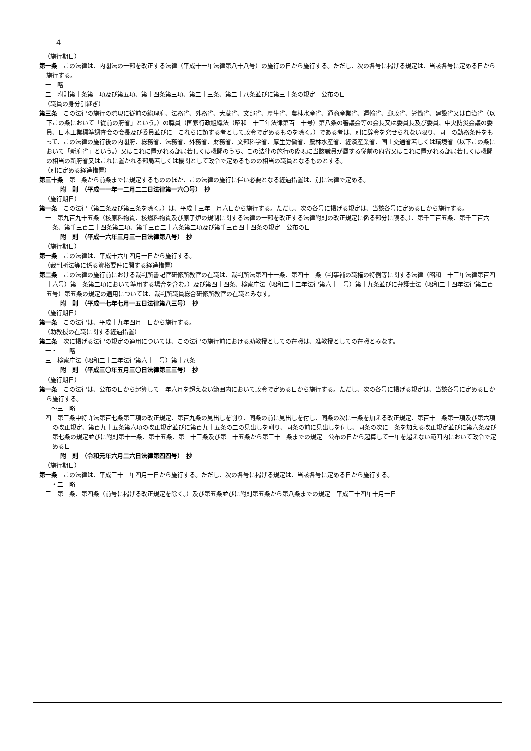4
（施行期日）
第一条　この法律は、内閣法の一部を改正する法律（平成十一年法律第八十八号）の施行の日から施行する。ただし、次の各号に掲げる規定は、当該各号に定める日から施行する。
一　略
二　附則第十条第一項及び第五項、第十四条第三項、第二十三条、第二十八条並びに第三十条の規定　公布の日
（職員の身分引継ぎ）
第三条　この法律の施行の際現に従前の総理府、法務省、外務省、大蔵省、文部省、厚生省、農林水産省、通商産業省、運輸省、郵政省、労働省、建設省又は自治省（以下この条において「従前の府省」という。）の職員（国家行政組織法（昭和二十三年法律第百二十号）第八条の審議会等の会長又は委員長及び委員、中央防災会議の委員、日本工業標準調査会の会長及び委員並びに　これらに類する者として政令で定めるものを除く。）である者は、別に辞令を発せられない限り、同一の勤務条件をもって、この法律の施行後の内閣府、総務省、法務省、外務省、財務省、文部科学省、厚生労働省、農林水産省、経済産業省、国土交通省若しくは環境省（以下この条において「新府省」という。）又はこれに置かれる部局若しくは機関のうち、この法律の施行の際現に当該職員が属する従前の府省又はこれに置かれる部局若しくは機関の相当の新府省又はこれに置かれる部局若しくは機関として政令で定めるものの相当の職員となるものとする。
（別に定める経過措置）
第三十条　第二条から前条までに規定するもののほか、この法律の施行に伴い必要となる経過措置は、別に法律で定める。
附　則　（平成一一年一二月二二日法律第一六〇号）　抄
（施行期日）
第一条　この法律（第二条及び第三条を除く。）は、平成十三年一月六日から施行する。ただし、次の各号に掲げる規定は、当該各号に定める日から施行する。
一　第九百九十五条（核原料物質、核燃料物質及び原子炉の規制に関する法律の一部を改正する法律附則の改正規定に係る部分に限る。）、第千三百五条、第千三百六条、第千三百二十四条第二項、第千三百二十六条第二項及び第千三百四十四条の規定　公布の日
附　則　（平成一六年三月三一日法律第八号）　抄
（施行期日）
第一条　この法律は、平成十六年四月一日から施行する。
（裁判所法等に係る資格要件に関する経過措置）
第二条　この法律の施行前における裁判所書記官研修所教官の在職は、裁判所法第四十一条、第四十二条（判事補の職権の特例等に関する法律（昭和二十三年法律第百四十六号）第一条第二項において準用する場合を含む。）及び第四十四条、検察庁法（昭和二十二年法律第六十一号）第十九条並びに弁護士法（昭和二十四年法律第二百五号）第五条の規定の適用については、裁判所職員総合研修所教官の在職とみなす。
附　則　（平成一七年七月一五日法律第八三号）　抄
（施行期日）
第一条　この法律は、平成十九年四月一日から施行する。
（助教授の在職に関する経過措置）
第二条　次に掲げる法律の規定の適用については、この法律の施行前における助教授としての在職は、准教授としての在職とみなす。
一・二　略
三　検察庁法（昭和二十二年法律第六十一号）第十八条
附　則　（平成三〇年五月三〇日法律第三三号）　抄
（施行期日）
第一条　この法律は、公布の日から起算して一年六月を超えない範囲内において政令で定める日から施行する。ただし、次の各号に掲げる規定は、当該各号に定める日から施行する。
一～三　略
四　第三条中特許法第百七条第三項の改正規定、第百九条の見出しを削り、同条の前に見出しを付し、同条の次に一条を加える改正規定、第百十二条第一項及び第六項の改正規定、第百九十五条第六項の改正規定並びに第百九十五条の二の見出しを削り、同条の前に見出しを付し、同条の次に一条を加える改正規定並びに第六条及び第七条の規定並びに附則第十一条、第十五条、第二十三条及び第二十五条から第三十二条までの規定　公布の日から起算して一年を超えない範囲内において政令で定める日
附　則　（令和元年六月二六日法律第四四号）　抄
（施行期日）
第一条　この法律は、平成三十二年四月一日から施行する。ただし、次の各号に掲げる規定は、当該各号に定める日から施行する。
一・二　略
三　第二条、第四条（前号に掲げる改正規定を除く。）及び第五条並びに附則第五条から第八条までの規定　平成三十四年十月一日